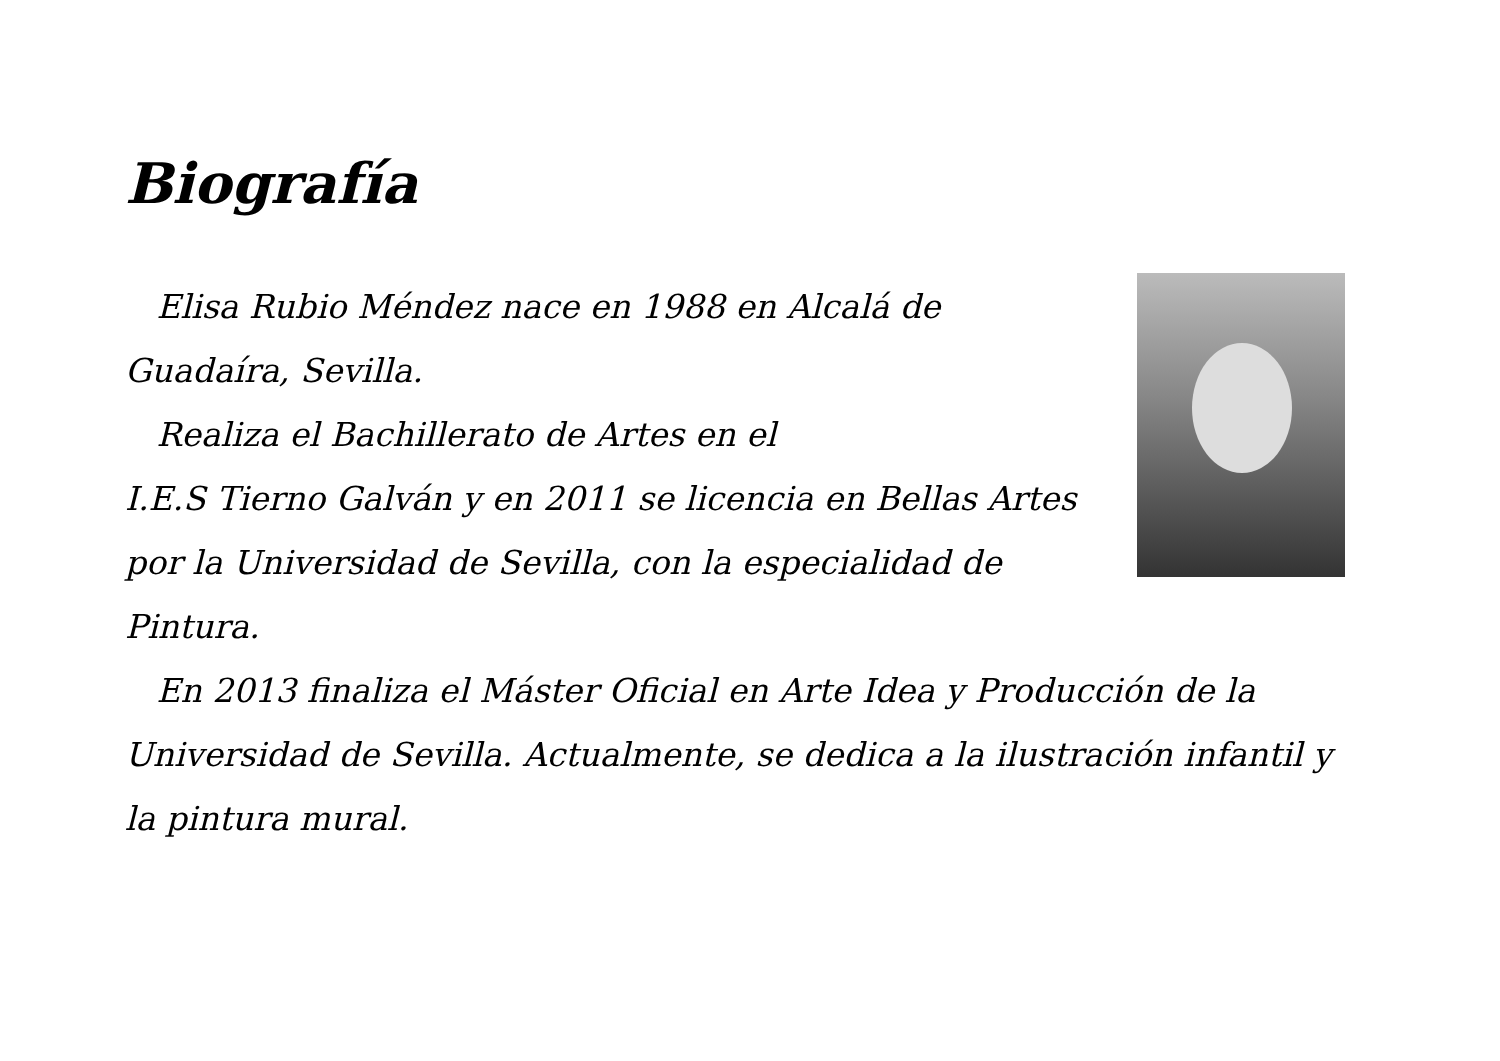Biografía
Elisa Rubio Méndez nace en 1988 en Alcalá de Guadaíra, Sevilla.
Realiza el Bachillerato de Artes en el
I.E.S Tierno Galván y en 2011 se licencia en Bellas Artes por la Universidad de Sevilla, con la especialidad de Pintura.
En 2013 finaliza el Máster Oficial en Arte Idea y Producción de la Universidad de Sevilla. Actualmente, se dedica a la ilustración infantil y la pintura mural.